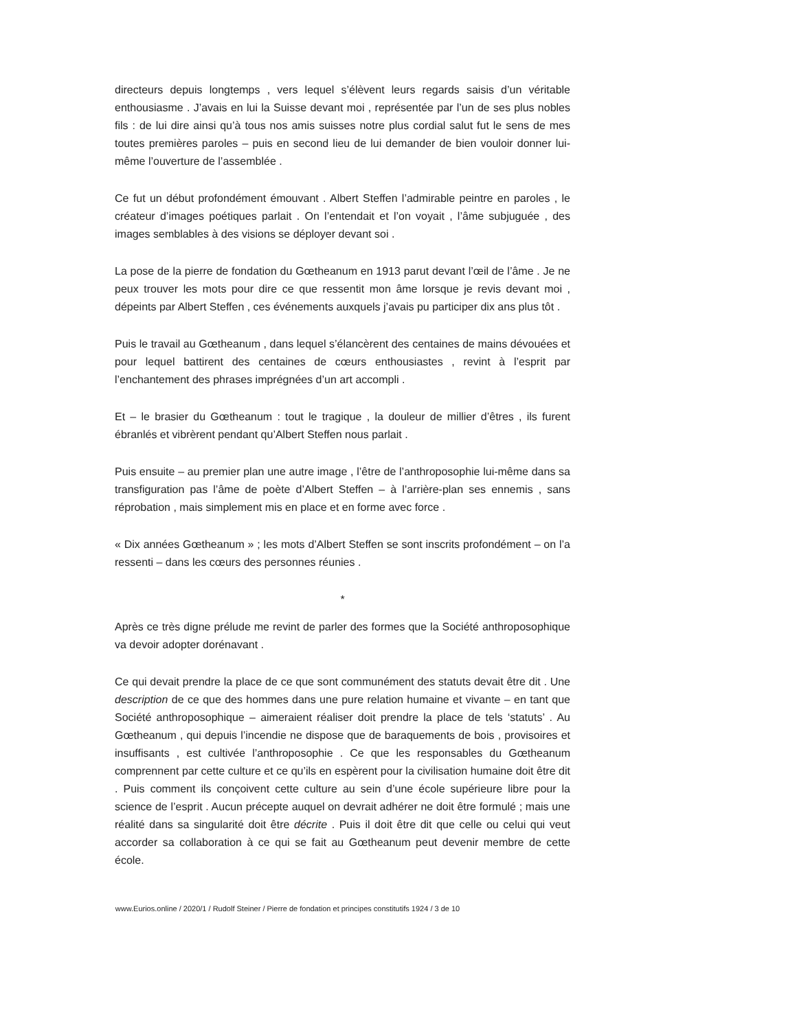directeurs depuis longtemps , vers lequel s’élèvent leurs regards saisis d’un véritable enthousiasme . J’avais en lui la Suisse devant moi , représentée par l’un de ses plus nobles fils : de lui dire ainsi qu’à tous nos amis suisses notre plus cordial salut fut le sens de mes toutes premières paroles – puis en second lieu de lui demander de bien vouloir donner lui-même l’ouverture de l’assemblée .
Ce fut un début profondément émouvant . Albert Steffen l’admirable peintre en paroles , le créateur d’images poétiques parlait . On l’entendait et l’on voyait , l’âme subjuguée , des images semblables à des visions se déployer devant soi .
La pose de la pierre de fondation du Gœtheanum en 1913 parut devant l’œil de l’âme . Je ne peux trouver les mots pour dire ce que ressentit mon âme lorsque je revis devant moi , dépeints par Albert Steffen , ces événements auxquels j’avais pu participer dix ans plus tôt .
Puis le travail au Gœtheanum , dans lequel s’élancèrent des centaines de mains dévouées et pour lequel battirent des centaines de cœurs enthousiastes , revint à l’esprit par l’enchantement des phrases imprégnées d’un art accompli .
Et – le brasier du Gœtheanum : tout le tragique , la douleur de millier d’êtres , ils furent ébranlés et vibrèrent pendant qu’Albert Steffen nous parlait .
Puis ensuite – au premier plan une autre image , l’être de l’anthroposophie lui-même dans sa transfiguration pas l’âme de poète d’Albert Steffen – à l’arrière-plan ses ennemis , sans réprobation , mais simplement mis en place et en forme avec force .
« Dix années Gœtheanum » ; les mots d’Albert Steffen se sont inscrits profondément – on l’a ressenti – dans les cœurs des personnes réunies .
*
Après ce très digne prélude me revint de parler des formes que la Société anthroposophique va devoir adopter dorénavant .
Ce qui devait prendre la place de ce que sont communément des statuts devait être dit . Une description de ce que des hommes dans une pure relation humaine et vivante – en tant que Société anthroposophique – aimeraient réaliser doit prendre la place de tels ‘statuts’ . Au Gœtheanum , qui depuis l’incendie ne dispose que de baraquements de bois , provisoires et insuffisants , est cultivée l’anthroposophie . Ce que les responsables du Gœtheanum comprennent par cette culture et ce qu’ils en espèrent pour la civilisation humaine doit être dit . Puis comment ils conçoivent cette culture au sein d’une école supérieure libre pour la science de l’esprit . Aucun précepte auquel on devrait adhérer ne doit être formulé ; mais une réalité dans sa singularité doit être décrite . Puis il doit être dit que celle ou celui qui veut accorder sa collaboration à ce qui se fait au Gœtheanum peut devenir membre de cette école.
www.Eurios.online / 2020/1 / Rudolf Steiner / Pierre de fondation et principes constitutifs 1924 / 3 de 10